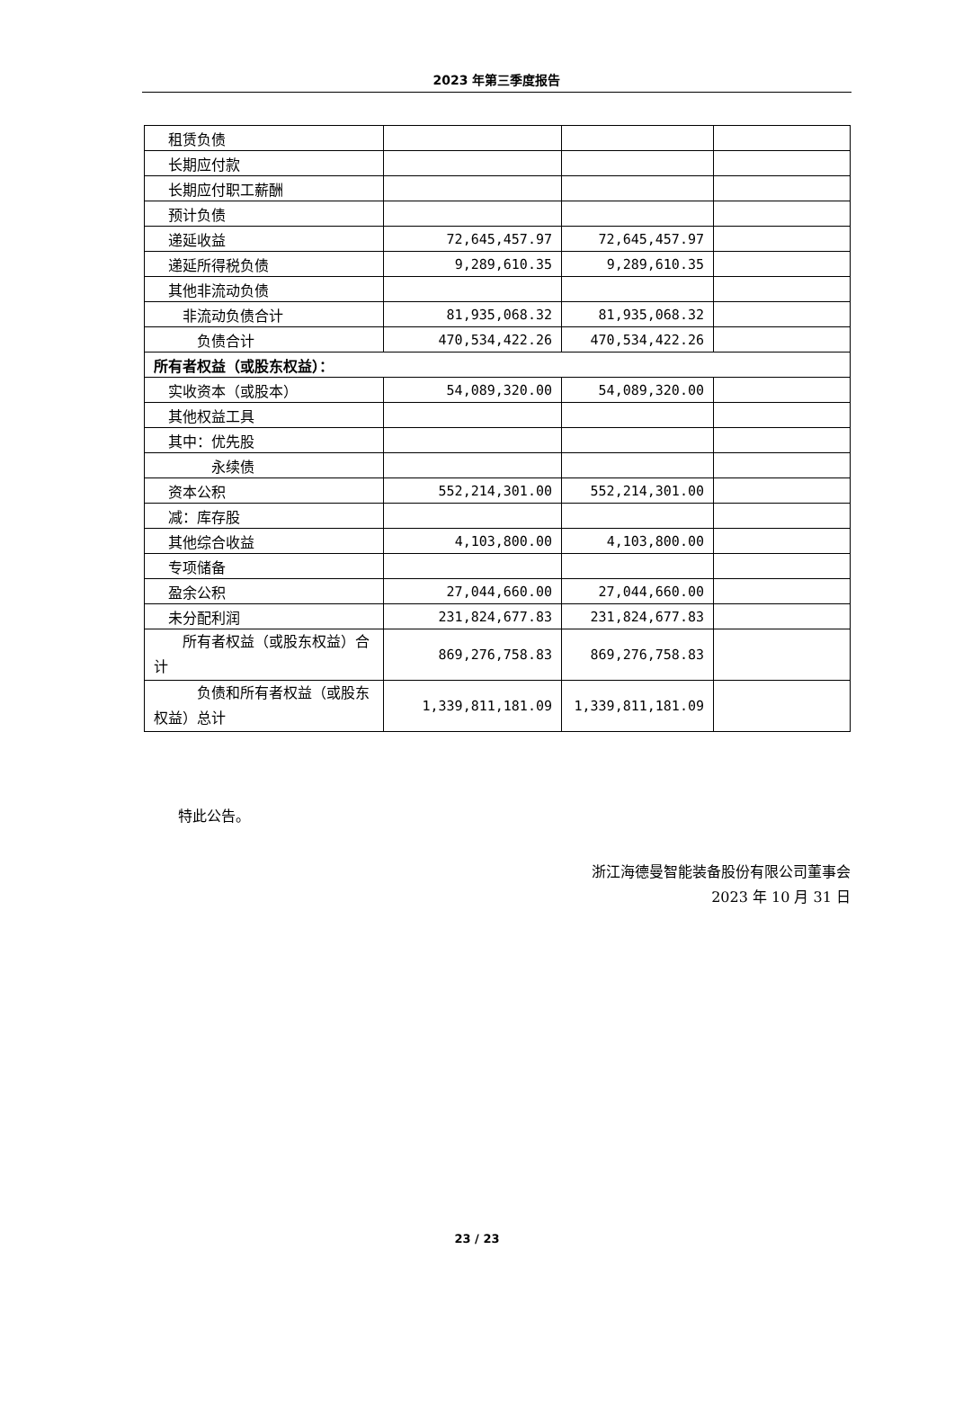2023 年第三季度报告
| 租赁负债 | | | |
| 长期应付款 | | | |
| 长期应付职工薪酬 | | | |
| 预计负债 | | | |
| 递延收益 | 72,645,457.97 | 72,645,457.97 | |
| 递延所得税负债 | 9,289,610.35 | 9,289,610.35 | |
| 其他非流动负债 | | | |
| 非流动负债合计 | 81,935,068.32 | 81,935,068.32 | |
| 负债合计 | 470,534,422.26 | 470,534,422.26 | |
| 所有者权益（或股东权益）： | | | |
| 实收资本（或股本） | 54,089,320.00 | 54,089,320.00 | |
| 其他权益工具 | | | |
| 其中：优先股 | | | |
| 永续债 | | | |
| 资本公积 | 552,214,301.00 | 552,214,301.00 | |
| 减：库存股 | | | |
| 其他综合收益 | 4,103,800.00 | 4,103,800.00 | |
| 专项储备 | | | |
| 盈余公积 | 27,044,660.00 | 27,044,660.00 | |
| 未分配利润 | 231,824,677.83 | 231,824,677.83 | |
| 所有者权益（或股东权益）合计 | 869,276,758.83 | 869,276,758.83 | |
| 负债和所有者权益（或股东权益）总计 | 1,339,811,181.09 | 1,339,811,181.09 | |
特此公告。
浙江海德曼智能装备股份有限公司董事会
2023 年 10 月 31 日
23 / 23